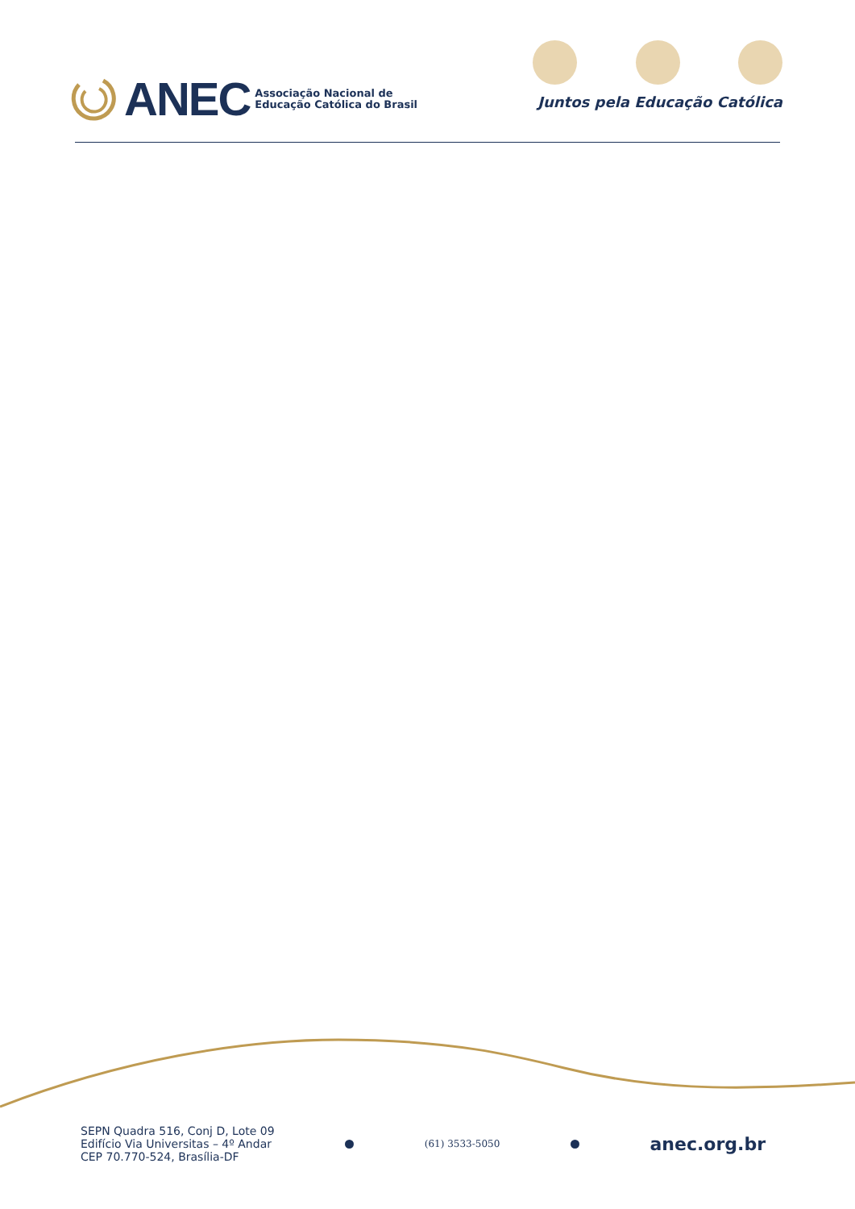ANEC
Associação Nacional de
Educação Católica do Brasil
Juntos pela Educação Católica
SEPN Quadra 516, Conj D, Lote 09
Edifício Via Universitas – 4º Andar
CEP 70.770-524, Brasília-DF
(61) 3533-5050
anec.org.br